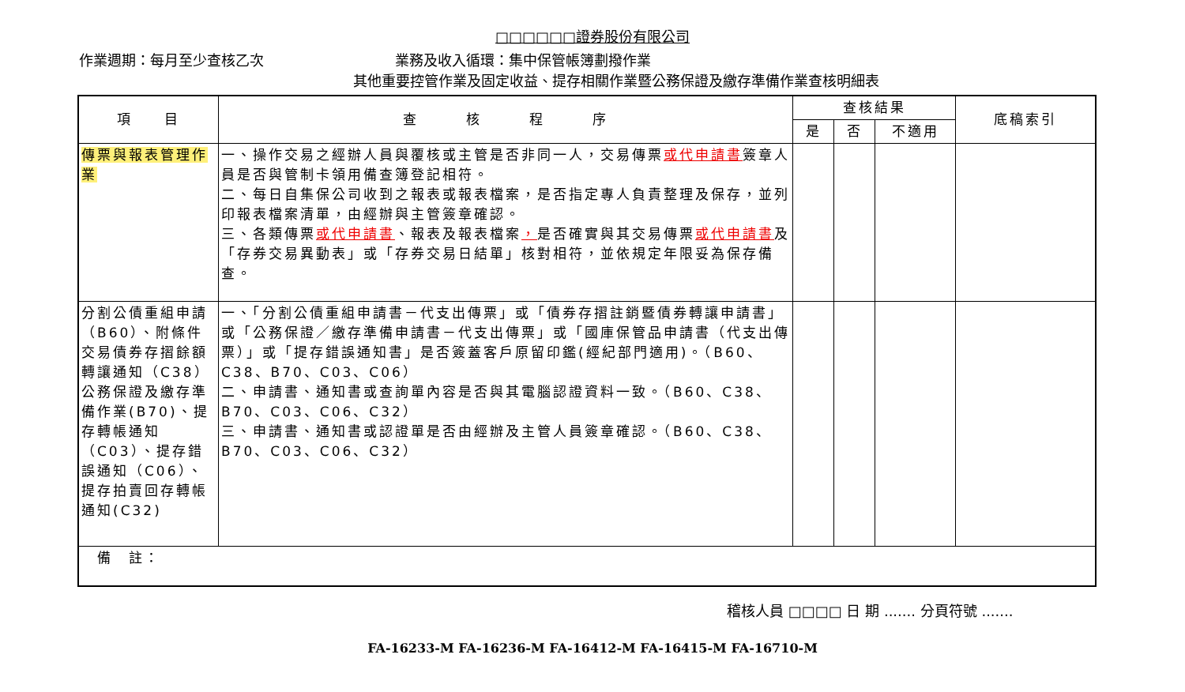□□□□□□證券股份有限公司
作業週期：每月至少查核乙次 業務及收入循環：集中保管帳簿劃撥作業
其他重要控管作業及固定收益、提存相關作業暨公務保證及繳存準備作業查核明細表
| 項 目 | 查 核 程 序 | 查核結果 | | | 底稿索引 |
| --- | --- | --- | --- | --- | --- |
| | | 是 | 否 | 不適用 | |
| 傳票與報表管理作業 | 一、操作交易之經辦人員與覆核或主管是否非同一人，交易傳票 或代申請書 簽章人員是否與管制卡領用備查簿登記相符。 二、每日自集保公司收到之報表或報表檔案，是否指定專人負責整理及保存，並列印報表檔案清單，由經辦與主管簽章確認。 三、各類傳票 或代申請書 、報表及報表檔案 ， 是否確實與其交易傳票 或代申請書 及「存券交易異動表」或「存券交易日結單」核對相符，並依規定年限妥為保存備查。 | | | | |
| 分割公債重組申請（B60）、附條件交易債券存摺餘額轉讓通知（C38） 公務保證及繳存準備作業(B70)、提存轉帳通知（C03）、提存錯誤通知（C06）、提存拍賣回存轉帳通知(C32) | 一、「分割公債重組申請書－代支出傳票」或「債券存摺註銷暨債券轉讓申請書」或「公務保證／繳存準備申請書－代支出傳票」或「國庫保管品申請書（代支出傳票）」或「提存錯誤通知書」是否簽蓋客戶原留印鑑(經紀部門適用)。（B60、C38、B70、C03、C06） 二、申請書、通知書或查詢單內容是否與其電腦認證資料一致。（B60、C38、B70、C03、C06、C32） 三、申請書、通知書或認證單是否由經辦及主管人員簽章確認。（B60、C38、B70、C03、C06、C32） | | | | |
| 備 註： | | | | | |
稽核人員 □□□□ 日 期 ....... 分頁符號 .......
FA-16233-M FA-16236-M FA-16412-M FA-16415-M FA-16710-M